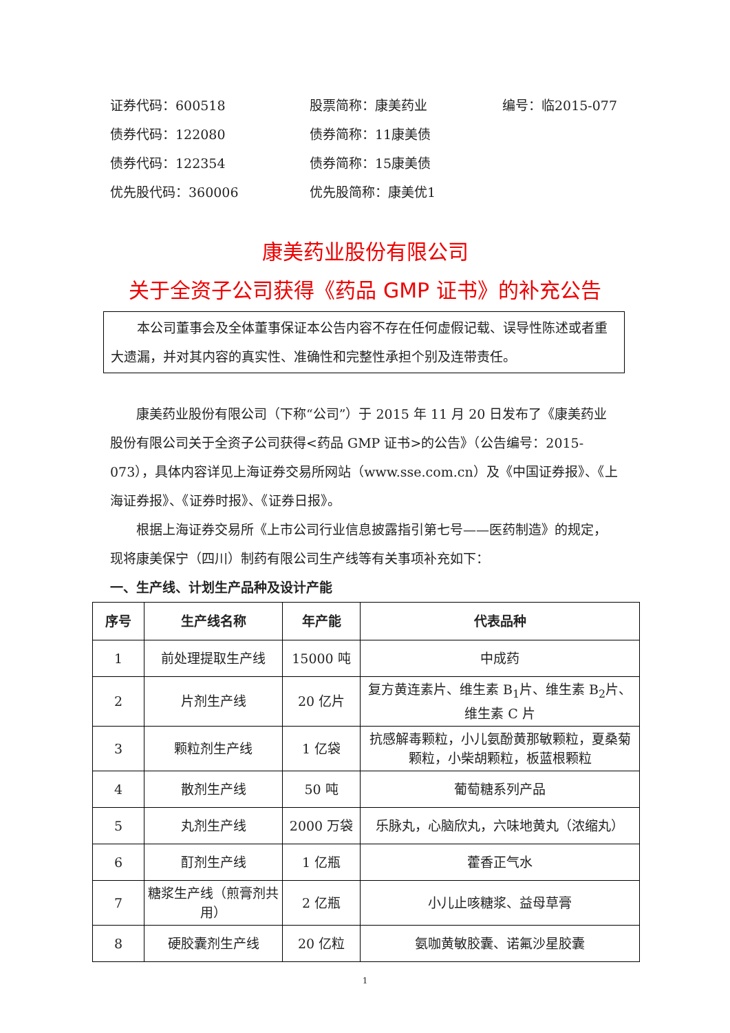证券代码：600518 股票简称：康美药业 编号：临2015-077
债券代码：122080 债券简称：11康美债
债券代码：122354 债券简称：15康美债
优先股代码：360006 优先股简称：康美优1
康美药业股份有限公司
关于全资子公司获得《药品 GMP 证书》的补充公告
本公司董事会及全体董事保证本公告内容不存在任何虚假记载、误导性陈述或者重大遗漏，并对其内容的真实性、准确性和完整性承担个别及连带责任。
康美药业股份有限公司（下称“公司”）于 2015 年 11 月 20 日发布了《康美药业股份有限公司关于全资子公司获得<药品 GMP 证书>的公告》（公告编号：2015-073），具体内容详见上海证券交易所网站（www.sse.com.cn）及《中国证券报》、《上海证券报》、《证券时报》、《证券日报》。
根据上海证券交易所《上市公司行业信息披露指引第七号——医药制造》的规定，现将康美保宁（四川）制药有限公司生产线等有关事项补充如下：
一、生产线、计划生产品种及设计产能
| 序号 | 生产线名称 | 年产能 | 代表品种 |
| --- | --- | --- | --- |
| 1 | 前处理提取生产线 | 15000 吨 | 中成药 |
| 2 | 片剂生产线 | 20 亿片 | 复方黄连素片、维生素 B<sub>1</sub>片、维生素 B<sub>2</sub>片、维生素 C 片 |
| 3 | 颗粒剂生产线 | 1 亿袋 | 抗感解毒颗粒，小儿氨酚黄那敏颗粒，夏桑菊颗粒，小柴胡颗粒，板蓝根颗粒 |
| 4 | 散剂生产线 | 50 吨 | 葡萄糖系列产品 |
| 5 | 丸剂生产线 | 2000 万袋 | 乐脉丸，心脑欣丸，六味地黄丸（浓缩丸） |
| 6 | 酊剂生产线 | 1 亿瓶 | 藿香正气水 |
| 7 | 糖浆生产线（煎膏剂共用） | 2 亿瓶 | 小儿止咳糖浆、益母草膏 |
| 8 | 硬胶囊剂生产线 | 20 亿粒 | 氨咖黄敏胶囊、诺氟沙星胶囊 |
1